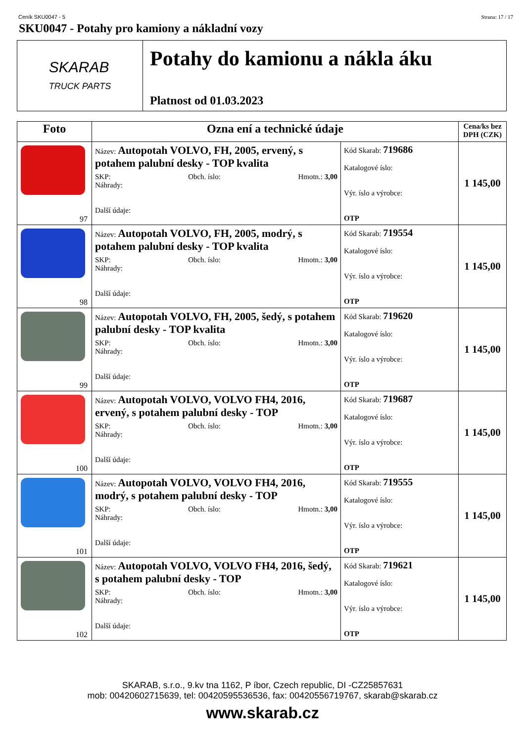Ceník SKU0047 - 5 Strana: 17 / 17
SKU0047 - Potahy pro kamiony a nákladní vozy
SKARAB
TRUCK PARTS
Potahy do kamionu a nákla áku
Platnost od 01.03.2023
| Foto | Ozna ení a technické údaje | | Cena/ks bez DPH (CZK) |
| --- | --- | --- | --- |
| 97 | Název: Autopotah VOLVO, FH, 2005, ervený, s potahem palubní desky - TOP kvalita SKP: Obch. íslo: Hmotn.: 3,00 Náhrady: Další údaje: | Kód Skarab: 719686 Katalogové íslo: Výr. íslo a výrobce: OTP | 1 145,00 |
| 98 | Název: Autopotah VOLVO, FH, 2005, modrý, s potahem palubní desky - TOP kvalita SKP: Obch. íslo: Hmotn.: 3,00 Náhrady: Další údaje: | Kód Skarab: 719554 Katalogové íslo: Výr. íslo a výrobce: OTP | 1 145,00 |
| 99 | Název: Autopotah VOLVO, FH, 2005, šedý, s potahem palubní desky - TOP kvalita SKP: Obch. íslo: Hmotn.: 3,00 Náhrady: Další údaje: | Kód Skarab: 719620 Katalogové íslo: Výr. íslo a výrobce: OTP | 1 145,00 |
| 100 | Název: Autopotah VOLVO, VOLVO FH4, 2016, ervený, s potahem palubní desky - TOP SKP: Obch. íslo: Hmotn.: 3,00 Náhrady: Další údaje: | Kód Skarab: 719687 Katalogové íslo: Výr. íslo a výrobce: OTP | 1 145,00 |
| 101 | Název: Autopotah VOLVO, VOLVO FH4, 2016, modrý, s potahem palubní desky - TOP SKP: Obch. íslo: Hmotn.: 3,00 Náhrady: Další údaje: | Kód Skarab: 719555 Katalogové íslo: Výr. íslo a výrobce: OTP | 1 145,00 |
| 102 | Název: Autopotah VOLVO, VOLVO FH4, 2016, šedý, s potahem palubní desky - TOP SKP: Obch. íslo: Hmotn.: 3,00 Náhrady: Další údaje: | Kód Skarab: 719621 Katalogové íslo: Výr. íslo a výrobce: OTP | 1 145,00 |
SKARAB, s.r.o., 9.kv tna 1162, P íbor, Czech republic, DI -CZ25857631
mob: 00420602715639, tel: 00420595536536, fax: 00420556719767, skarab@skarab.cz
www.skarab.cz